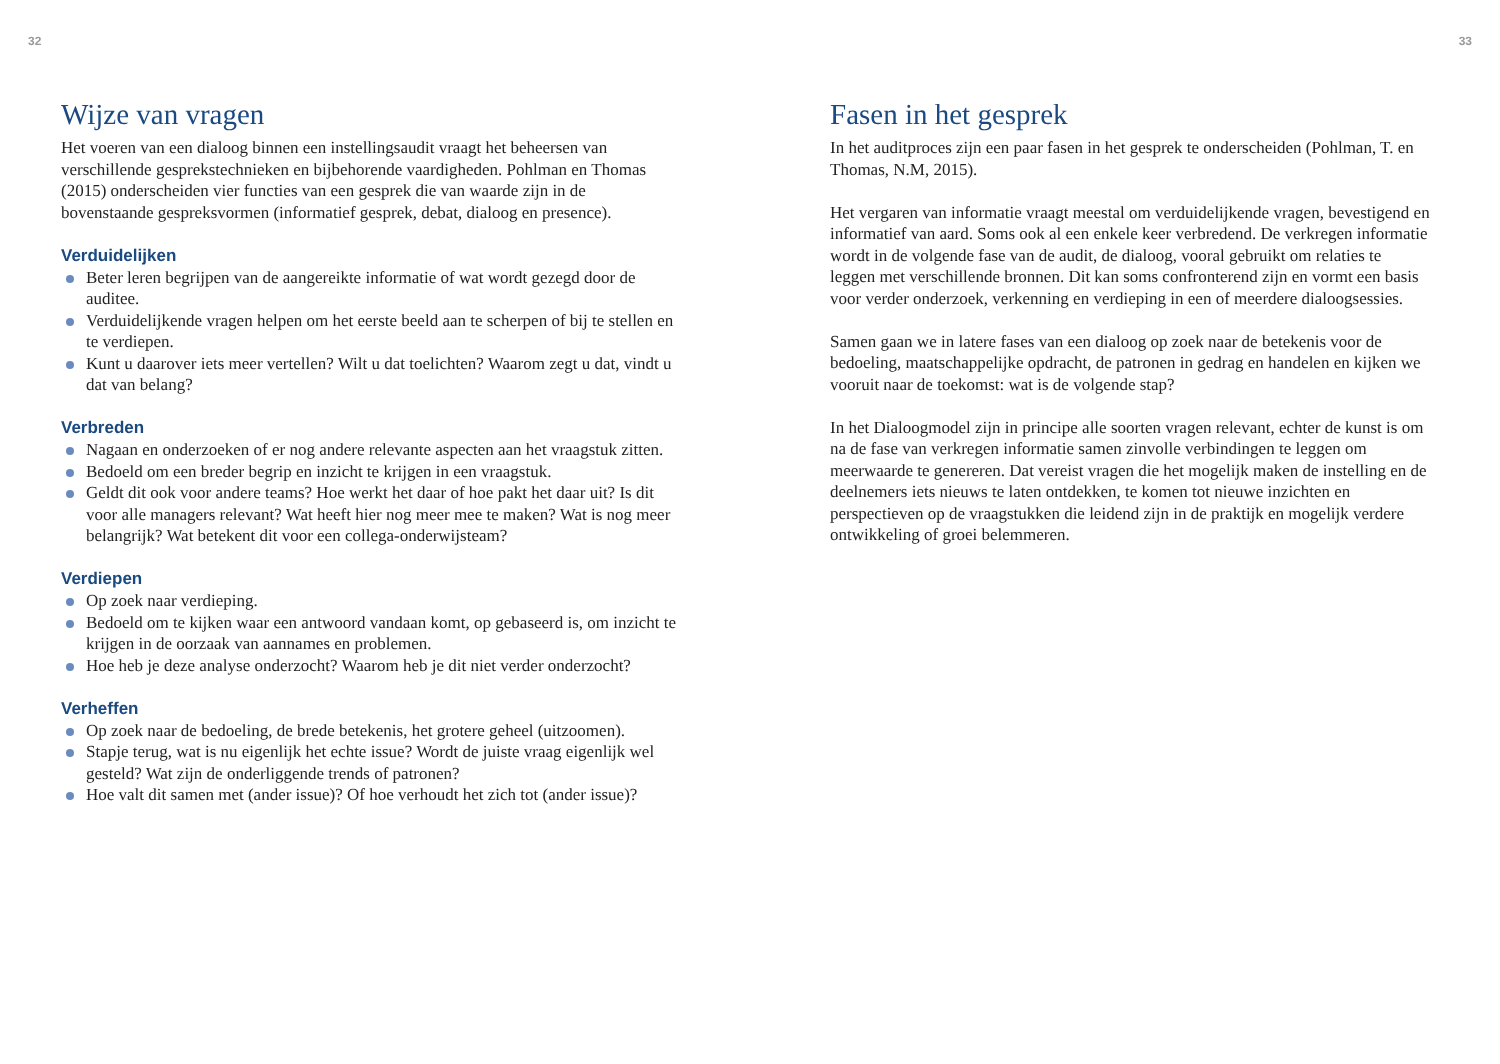32
Wijze van vragen
Het voeren van een dialoog binnen een instellingsaudit vraagt het beheersen van verschillende gesprekstechnieken en bijbehorende vaardigheden. Pohlman en Thomas (2015) onderscheiden vier functies van een gesprek die van waarde zijn in de bovenstaande gespreksvormen (informatief gesprek, debat, dialoog en presence).
Verduidelijken
Beter leren begrijpen van de aangereikte informatie of wat wordt gezegd door de auditee.
Verduidelijkende vragen helpen om het eerste beeld aan te scherpen of bij te stellen en te verdiepen.
Kunt u daarover iets meer vertellen? Wilt u dat toelichten? Waarom zegt u dat, vindt u dat van belang?
Verbreden
Nagaan en onderzoeken of er nog andere relevante aspecten aan het vraagstuk zitten.
Bedoeld om een breder begrip en inzicht te krijgen in een vraagstuk.
Geldt dit ook voor andere teams? Hoe werkt het daar of hoe pakt het daar uit? Is dit voor alle managers relevant? Wat heeft hier nog meer mee te maken? Wat is nog meer belangrijk? Wat betekent dit voor een collega-onderwijsteam?
Verdiepen
Op zoek naar verdieping.
Bedoeld om te kijken waar een antwoord vandaan komt, op gebaseerd is, om inzicht te krijgen in de oorzaak van aannames en problemen.
Hoe heb je deze analyse onderzocht? Waarom heb je dit niet verder onderzocht?
Verheffen
Op zoek naar de bedoeling, de brede betekenis, het grotere geheel (uitzoomen).
Stapje terug, wat is nu eigenlijk het echte issue? Wordt de juiste vraag eigenlijk wel gesteld? Wat zijn de onderliggende trends of patronen?
Hoe valt dit samen met (ander issue)? Of hoe verhoudt het zich tot (ander issue)?
33
Fasen in het gesprek
In het auditproces zijn een paar fasen in het gesprek te onderscheiden (Pohlman, T. en Thomas, N.M, 2015).
Het vergaren van informatie vraagt meestal om verduidelijkende vragen, bevestigend en informatief van aard. Soms ook al een enkele keer verbredend. De verkregen informatie wordt in de volgende fase van de audit, de dialoog, vooral gebruikt om relaties te leggen met verschillende bronnen. Dit kan soms confronterend zijn en vormt een basis voor verder onderzoek, verkenning en verdieping in een of meerdere dialoogsessies.
Samen gaan we in latere fases van een dialoog op zoek naar de betekenis voor de bedoeling, maatschappelijke opdracht, de patronen in gedrag en handelen en kijken we vooruit naar de toekomst: wat is de volgende stap?
In het Dialoogmodel zijn in principe alle soorten vragen relevant, echter de kunst is om na de fase van verkregen informatie samen zinvolle verbindingen te leggen om meerwaarde te genereren. Dat vereist vragen die het mogelijk maken de instelling en de deelnemers iets nieuws te laten ontdekken, te komen tot nieuwe inzichten en perspectieven op de vraagstukken die leidend zijn in de praktijk en mogelijk verdere ontwikkeling of groei belemmeren.